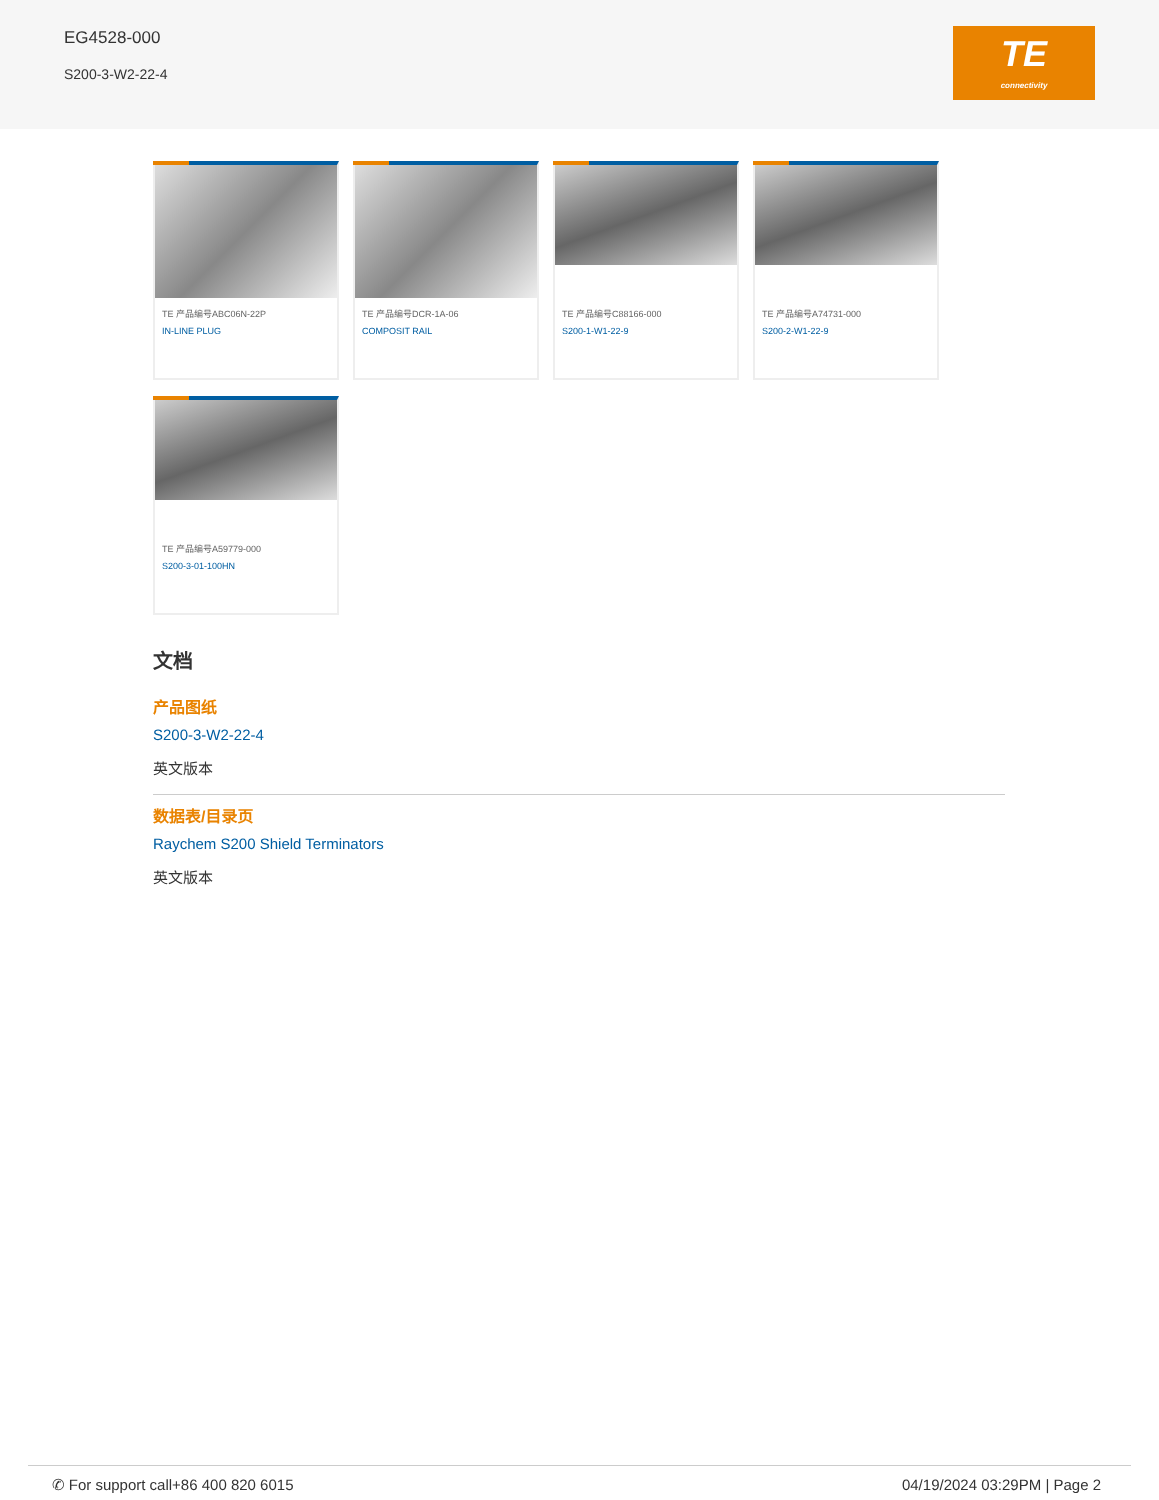EG4528-000
S200-3-W2-22-4
TE
connectivity
TE 产品编号ABC06N-22P
IN-LINE PLUG
TE 产品编号DCR-1A-06
COMPOSIT RAIL
TE 产品编号C88166-000
S200-1-W1-22-9
TE 产品编号A74731-000
S200-2-W1-22-9
TE 产品编号A59779-000
S200-3-01-100HN
文档
产品图纸
S200-3-W2-22-4
英文版本
数据表/目录页
Raychem S200 Shield Terminators
英文版本
✆ For support call+86 400 820 6015 04/19/2024 03:29PM | Page 2